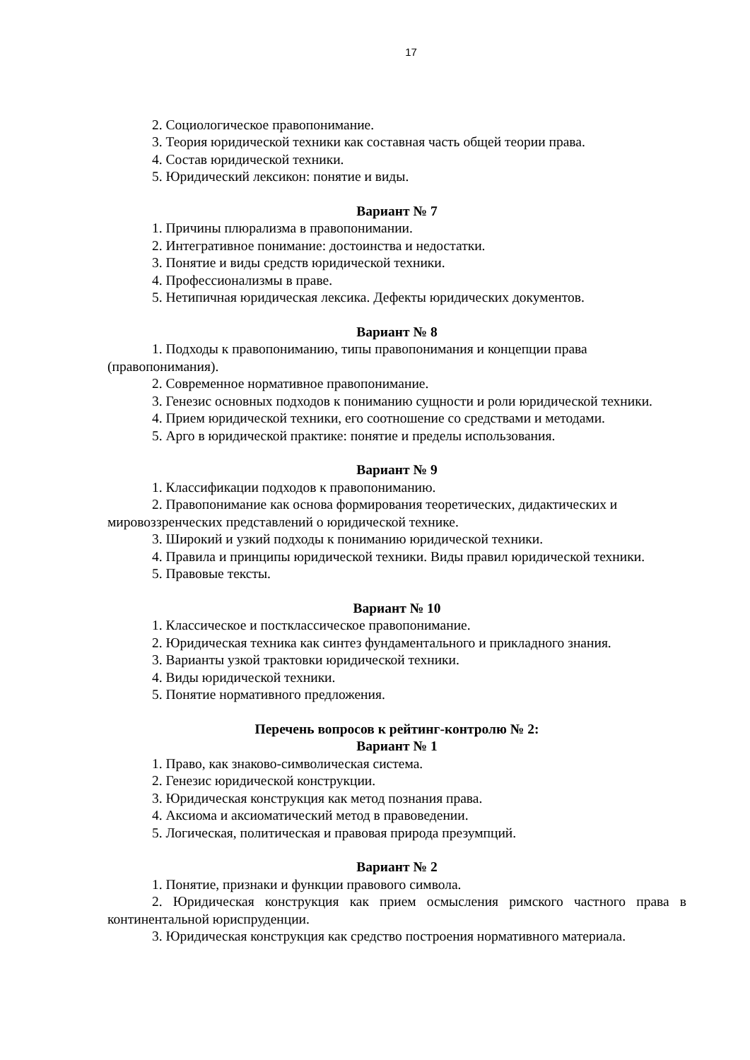17
2. Социологическое правопонимание.
3. Теория юридической техники как составная часть общей теории права.
4. Состав юридической техники.
5. Юридический лексикон: понятие и виды.
Вариант № 7
1. Причины плюрализма в правопонимании.
2. Интегративное понимание: достоинства и недостатки.
3. Понятие и виды средств юридической техники.
4. Профессионализмы в праве.
5. Нетипичная юридическая лексика. Дефекты юридических документов.
Вариант № 8
1. Подходы к правопониманию, типы правопонимания и концепции права (правопонимания).
2. Современное нормативное правопонимание.
3. Генезис основных подходов к пониманию сущности и роли юридической техники.
4. Прием юридической техники, его соотношение со средствами и методами.
5. Арго в юридической практике: понятие и пределы использования.
Вариант № 9
1. Классификации подходов к правопониманию.
2. Правопонимание как основа формирования теоретических, дидактических и мировоззренческих представлений о юридической технике.
3. Широкий и узкий подходы к пониманию юридической техники.
4. Правила и принципы юридической техники. Виды правил юридической техники.
5. Правовые тексты.
Вариант № 10
1. Классическое и постклассическое правопонимание.
2. Юридическая техника как синтез фундаментального и прикладного знания.
3. Варианты узкой трактовки юридической техники.
4. Виды юридической техники.
5. Понятие нормативного предложения.
Перечень вопросов к рейтинг-контролю № 2:
Вариант № 1
1. Право, как знаково-символическая система.
2. Генезис юридической конструкции.
3. Юридическая конструкция как метод познания права.
4. Аксиома и аксиоматический метод в правоведении.
5. Логическая, политическая и правовая природа презумпций.
Вариант № 2
1. Понятие, признаки и функции правового символа.
2. Юридическая конструкция как прием осмысления римского частного права в континентальной юриспруденции.
3. Юридическая конструкция как средство построения нормативного материала.